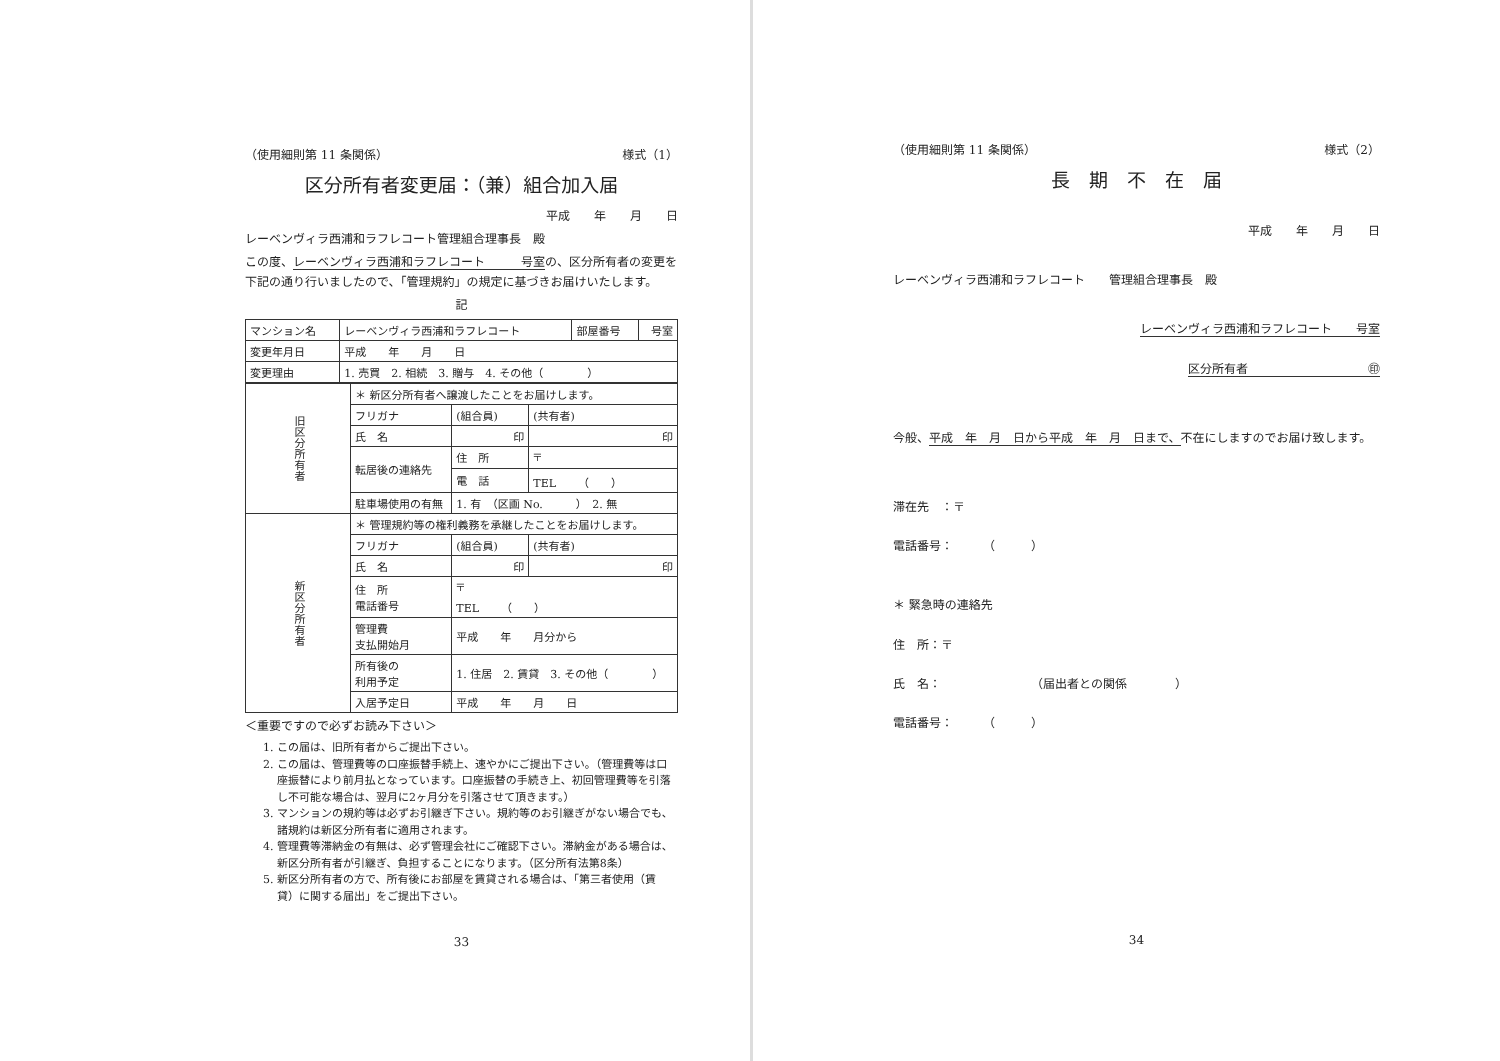（使用細則第 11 条関係） 様式（1）
区分所有者変更届：（兼）組合加入届
平成　　年　　月　　日
レーベンヴィラ西浦和ラフレコート管理組合理事長　殿
この度、レーベンヴィラ西浦和ラフレコート　　　号室の、区分所有者の変更を下記の通り行いましたので、「管理規約」の規定に基づきお届けいたします。
記
| マンション名 | レーベンヴィラ西浦和ラフレコート | 部屋番号 | 号室 |
| 変更年月日 | 平成 年 月 日 | | |
| 変更理由 | 1. 売買 2. 相続 3. 贈与 4. その他（ ） | | |
| 旧区分所有者 | ＊ 新区分所有者へ譲渡したことをお届けします。 | | | |
| | フリガナ | (組合員) | | (共有者) |
| | 氏 名 | 印 | | 印 |
| | 転居後の連絡先 | 住 所 | 〒 | |
| | | 電 話 | TEL （ ） | |
| | 駐車場使用の有無 | 1. 有 （区画 No. ） 2. 無 | | |
| 新区分所有者 | ＊ 管理規約等の権利義務を承継したことをお届けします。 | | | |
| | フリガナ | (組合員) | | (共有者) |
| | 氏 名 | 印 | | 印 |
| | 住 所 電話番号 | 〒 TEL （ ） | | |
| | 管理費 支払開始月 | 平成 年 月分から | | |
| | 所有後の 利用予定 | 1. 住居 2. 賃貸 3. その他（ ） | | |
| | 入居予定日 | 平成 年 月 日 | | |
＜重要ですので必ずお読み下さい＞
1. この届は、旧所有者からご提出下さい。
2. この届は、管理費等の口座振替手続上、速やかにご提出下さい。（管理費等は口座振替により前月払となっています。口座振替の手続き上、初回管理費等を引落し不可能な場合は、翌月に2ヶ月分を引落させて頂きます。）
3. マンションの規約等は必ずお引継ぎ下さい。規約等のお引継ぎがない場合でも、諸規約は新区分所有者に適用されます。
4. 管理費等滞納金の有無は、必ず管理会社にご確認下さい。滞納金がある場合は、新区分所有者が引継ぎ、負担することになります。（区分所有法第8条）
5. 新区分所有者の方で、所有後にお部屋を賃貸される場合は、「第三者使用（賃貸）に関する届出」をご提出下さい。
33
（使用細則第 11 条関係） 様式（2）
長　期　不　在　届
平成　　年　　月　　日
レーベンヴィラ西浦和ラフレコート　　管理組合理事長　殿
レーベンヴィラ西浦和ラフレコート　　号室
区分所有者　　　　　　　　　　㊞
今般、平成　年　月　日から平成　年　月　日まで、不在にしますのでお届け致します。
滞在先　：〒
電話番号：　　　（　　　）
＊ 緊急時の連絡先
住　所：〒
氏　名：　　　　　　　　（届出者との関係　　　　）
電話番号：　　　（　　　）
34